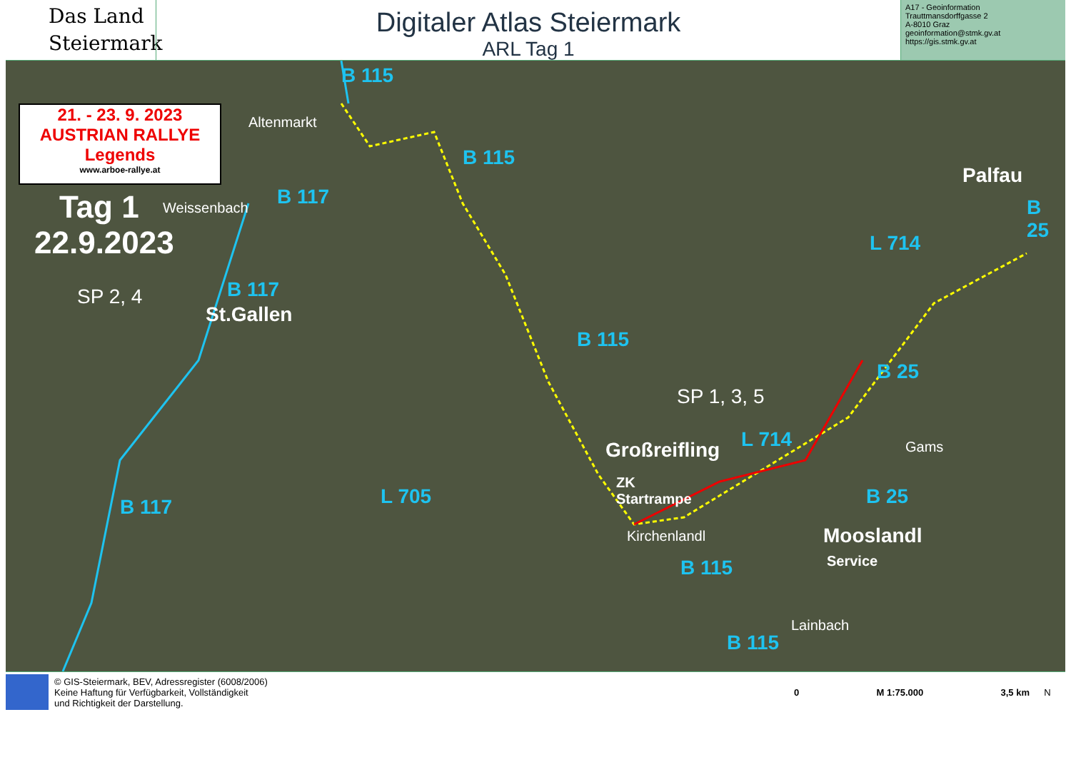Das Land
Steiermark
Digitaler Atlas Steiermark
ARL Tag 1
A17 - Geoinformation
Trauttmansdorffgasse 2
A-8010 Graz
geoinformation@stmk.gv.at
https://gis.stmk.gv.at
21. - 23. 9. 2023
AUSTRIAN RALLYE
Legends
www.arboe-rallye.at
B 115
Altenmarkt
B 115
Palfau
B 25
Tag 1 Weissenbach B 117
22.9.2023 L 714
B 117
SP 2, 4
St.Gallen
B 115
B 25
SP 1, 3, 5
L 714
Großreifling Gams
ZK
Startrampe
L 705 B 25
B 117
Kirchenlandl Mooslandl
Service
B 115
Lainbach
B 115
© GIS-Steiermark, BEV, Adressregister (6008/2006)
Keine Haftung für Verfügbarkeit, Vollständigkeit
und Richtigkeit der Darstellung.
0 M 1:75.000 3,5 km N